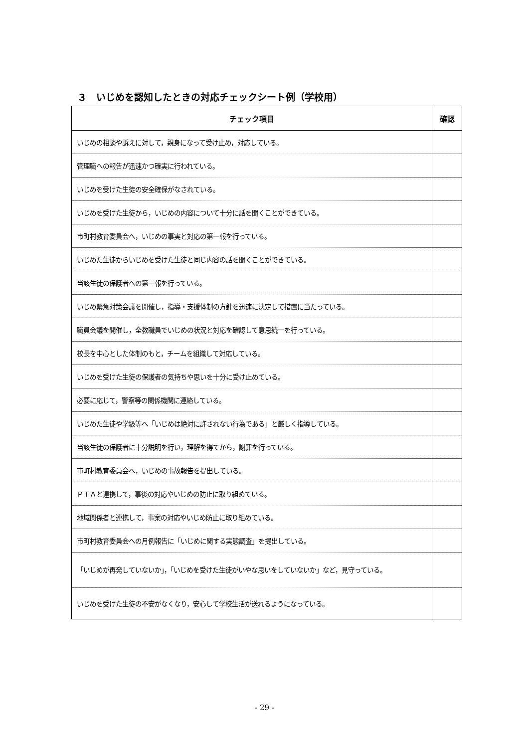３　いじめを認知したときの対応チェックシート例（学校用）
| チェック項目 | 確認 |
| --- | --- |
| いじめの相談や訴えに対して，親身になって受け止め，対応している。 | |
| 管理職への報告が迅速かつ確実に行われている。 | |
| いじめを受けた生徒の安全確保がなされている。 | |
| いじめを受けた生徒から，いじめの内容について十分に話を聞くことができている。 | |
| 市町村教育委員会へ，いじめの事実と対応の第一報を行っている。 | |
| いじめた生徒からいじめを受けた生徒と同じ内容の話を聞くことができている。 | |
| 当該生徒の保護者への第一報を行っている。 | |
| いじめ緊急対策会議を開催し，指導・支援体制の方針を迅速に決定して措置に当たっている。 | |
| 職員会議を開催し，全教職員でいじめの状況と対応を確認して意思統一を行っている。 | |
| 校長を中心とした体制のもと，チームを組織して対応している。 | |
| いじめを受けた生徒の保護者の気持ちや思いを十分に受け止めている。 | |
| 必要に応じて，警察等の関係機関に連絡している。 | |
| いじめた生徒や学級等へ「いじめは絶対に許されない行為である」と厳しく指導している。 | |
| 当該生徒の保護者に十分説明を行い，理解を得てから，謝罪を行っている。 | |
| 市町村教育委員会へ，いじめの事故報告を提出している。 | |
| ＰＴＡと連携して，事後の対応やいじめの防止に取り組めている。 | |
| 地域関係者と連携して，事案の対応やいじめ防止に取り組めている。 | |
| 市町村教育委員会への月例報告に「いじめに関する実態調査」を提出している。 | |
| 「いじめが再発していないか」，「いじめを受けた生徒がいやな思いをしていないか」など，見守っている。 | |
| いじめを受けた生徒の不安がなくなり，安心して学校生活が送れるようになっている。 | |
- 29 -